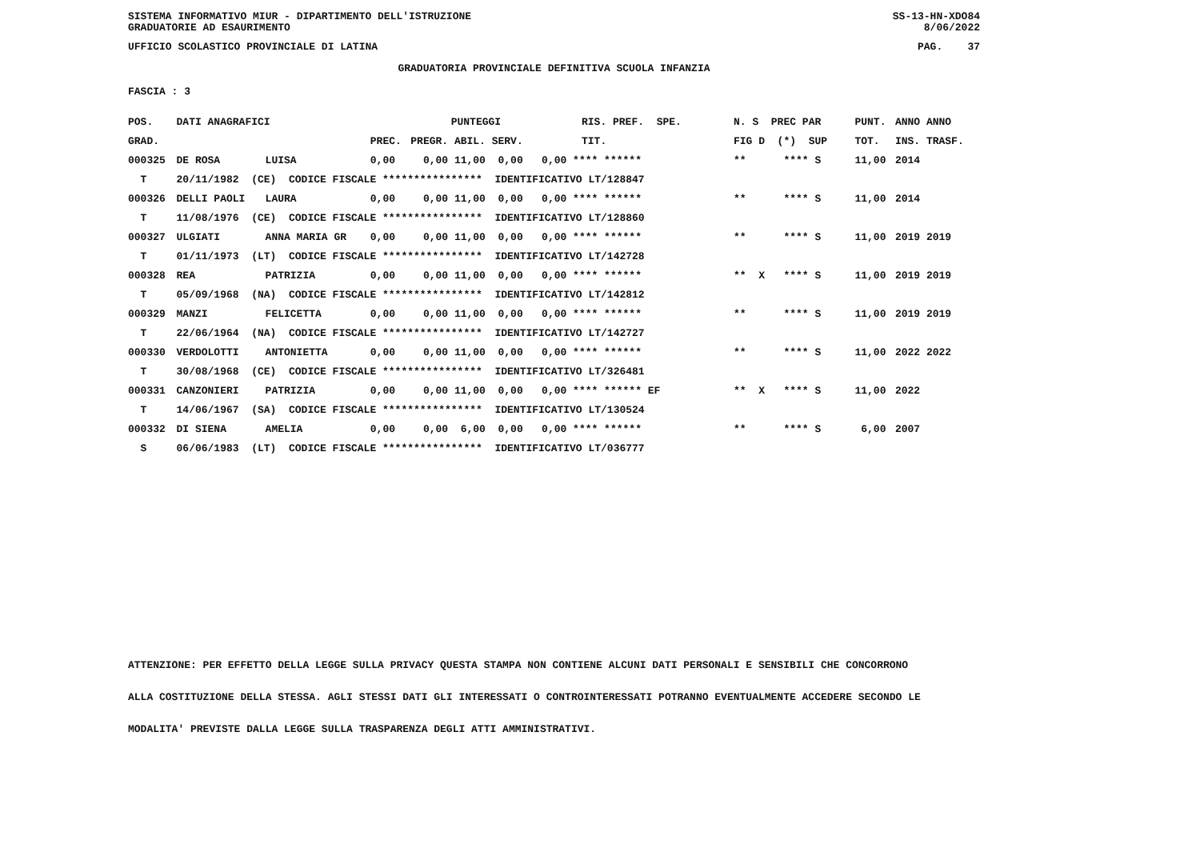SISTEMA INFORMATIVO MIUR - DIPARTIMENTO DELL'ISTRUZIONE
GRADUATORIE AD ESAURIMENTO SS-13-HN-XDO84
8/06/2022
UFFICIO SCOLASTICO PROVINCIALE DI LATINA PAG. 37
GRADUATORIA PROVINCIALE DEFINITIVA SCUOLA INFANZIA
FASCIA : 3
| POS. | DATI ANAGRAFICI | | PUNTEGGI | | | | RIS. PREF. SPE. | N. S PREC PAR | PUNT. | ANNO ANNO |
| --- | --- | --- | --- | --- | --- | --- | --- | --- | --- | --- |
| GRAD. | | | PREC. | PREGR. ABIL. SERV. | | | TIT. | FIG D (*) SUP | TOT. | INS. TRASF. |
| 000325 | DE ROSA | LUISA | 0,00 | 0,00 11,00 0,00 0,00 **** ****** | | | | ** **** S | 11,00 | 2014 |
| T | 20/11/1982 (CE) CODICE FISCALE **************** IDENTIFICATIVO LT/128847 | | | | | | | | | |
| 000326 | DELLI PAOLI | LAURA | 0,00 | 0,00 11,00 0,00 0,00 **** ****** | | | | ** **** S | 11,00 | 2014 |
| T | 11/08/1976 (CE) CODICE FISCALE **************** IDENTIFICATIVO LT/128860 | | | | | | | | | |
| 000327 | ULGIATI | ANNA MARIA GR | 0,00 | 0,00 11,00 0,00 0,00 **** ****** | | | | ** **** S | 11,00 | 2019 2019 |
| T | 01/11/1973 (LT) CODICE FISCALE **************** IDENTIFICATIVO LT/142728 | | | | | | | | | |
| 000328 | REA | PATRIZIA | 0,00 | 0,00 11,00 0,00 0,00 **** ****** | | | | ** X **** S | 11,00 | 2019 2019 |
| T | 05/09/1968 (NA) CODICE FISCALE **************** IDENTIFICATIVO LT/142812 | | | | | | | | | |
| 000329 | MANZI | FELICETTA | 0,00 | 0,00 11,00 0,00 0,00 **** ****** | | | | ** **** S | 11,00 | 2019 2019 |
| T | 22/06/1964 (NA) CODICE FISCALE **************** IDENTIFICATIVO LT/142727 | | | | | | | | | |
| 000330 | VERDOLOTTI | ANTONIETTA | 0,00 | 0,00 11,00 0,00 0,00 **** ****** | | | | ** **** S | 11,00 | 2022 2022 |
| T | 30/08/1968 (CE) CODICE FISCALE **************** IDENTIFICATIVO LT/326481 | | | | | | | | | |
| 000331 | CANZONIERI | PATRIZIA | 0,00 | 0,00 11,00 0,00 0,00 **** ****** EF | | | | ** X **** S | 11,00 | 2022 |
| T | 14/06/1967 (SA) CODICE FISCALE **************** IDENTIFICATIVO LT/130524 | | | | | | | | | |
| 000332 | DI SIENA | AMELIA | 0,00 | 0,00 6,00 0,00 0,00 **** ****** | | | | ** **** S | 6,00 | 2007 |
| S | 06/06/1983 (LT) CODICE FISCALE **************** IDENTIFICATIVO LT/036777 | | | | | | | | | |
ATTENZIONE: PER EFFETTO DELLA LEGGE SULLA PRIVACY QUESTA STAMPA NON CONTIENE ALCUNI DATI PERSONALI E SENSIBILI CHE CONCORRONO
ALLA COSTITUZIONE DELLA STESSA. AGLI STESSI DATI GLI INTERESSATI O CONTROINTERESSATI POTRANNO EVENTUALMENTE ACCEDERE SECONDO LE
MODALITA' PREVISTE DALLA LEGGE SULLA TRASPARENZA DEGLI ATTI AMMINISTRATIVI.